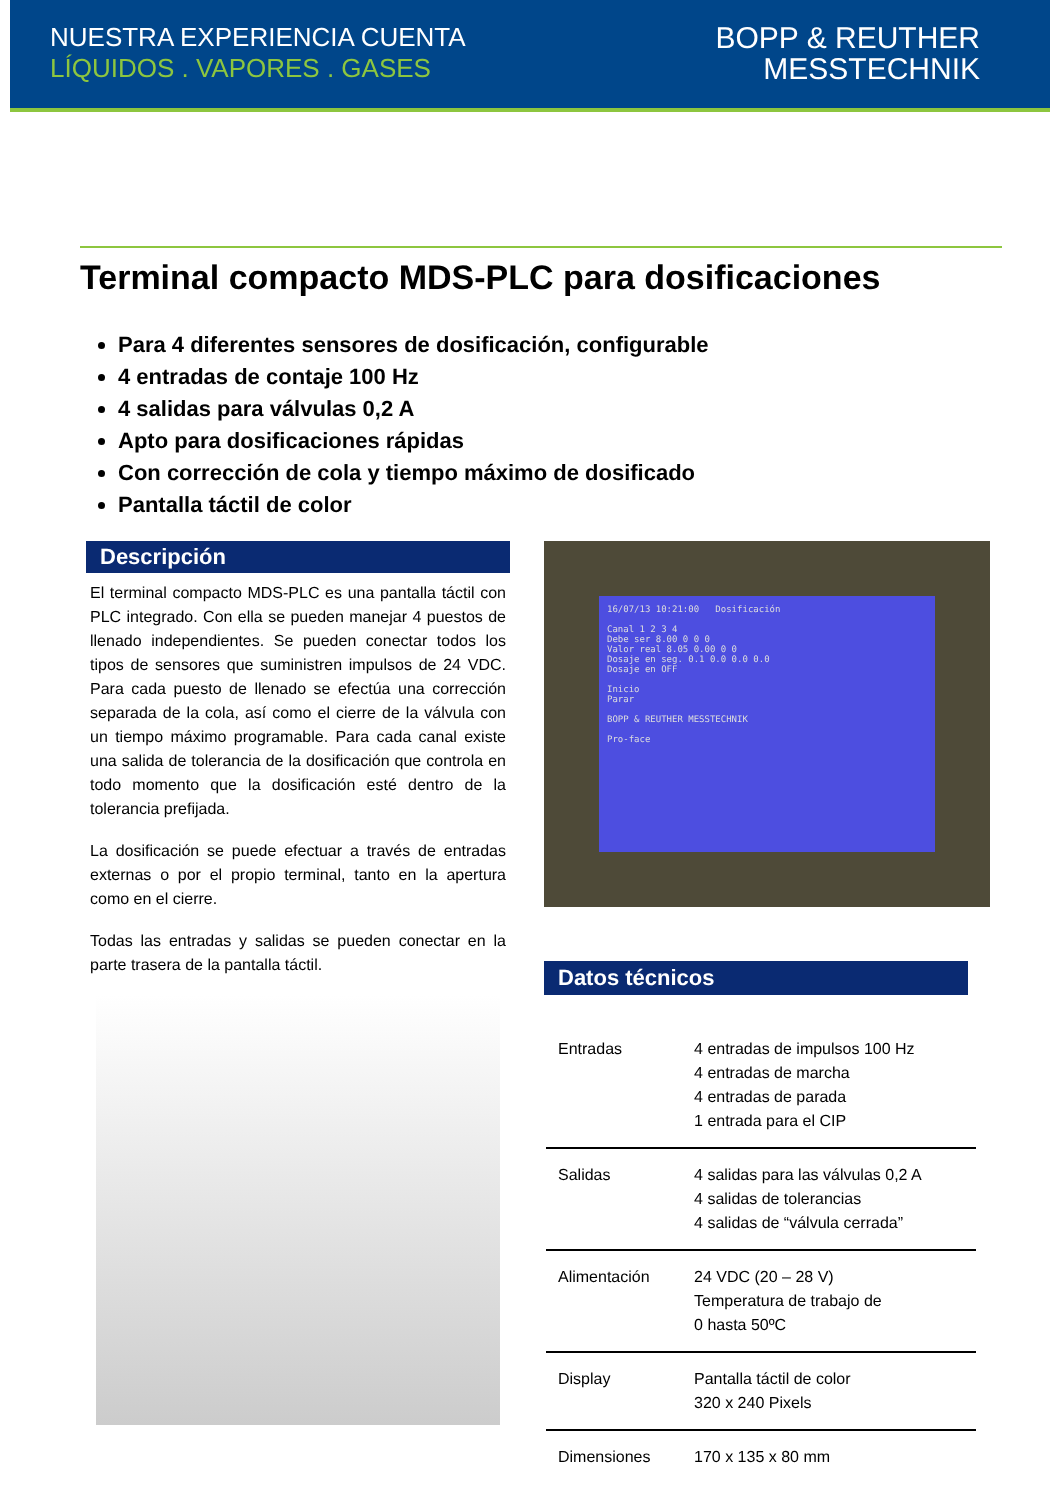NUESTRA EXPERIENCIA CUENTA
LÍQUIDOS . VAPORES . GASES
BOPP & REUTHER
MESSTECHNIK
Terminal compacto MDS-PLC para dosificaciones
Para 4 diferentes sensores de dosificación, configurable
4 entradas de contaje 100 Hz
4 salidas para válvulas 0,2 A
Apto para dosificaciones rápidas
Con corrección de cola y tiempo máximo de dosificado
Pantalla táctil de color
Descripción
El terminal compacto MDS-PLC es una pantalla táctil con PLC integrado. Con ella se pueden manejar 4 puestos de llenado independientes. Se pueden conectar todos los tipos de sensores que suministren impulsos de 24 VDC. Para cada puesto de llenado se efectúa una corrección separada de la cola, así como el cierre de la válvula con un tiempo máximo programable. Para cada canal existe una salida de tolerancia de la dosificación que controla en todo momento que la dosificación esté dentro de la tolerancia prefijada.
La dosificación se puede efectuar a través de entradas externas o por el propio terminal, tanto en la apertura como en el cierre.
Todas las entradas y salidas se pueden conectar en la parte trasera de la pantalla táctil.
16/07/13 10:21:00 Dosificación
Canal 1 2 3 4
Debe ser 8.00 0 0 0
Valor real 8.05 0.00 0 0
Dosaje en seg. 0.1 0.0 0.0 0.0
Dosaje en OFF
Inicio
Parar
BOPP & REUTHER MESSTECHNIK
Pro-face
Datos técnicos
| Entradas | 4 entradas de impulsos 100 Hz 4 entradas de marcha 4 entradas de parada 1 entrada para el CIP |
| Salidas | 4 salidas para las válvulas 0,2 A 4 salidas de tolerancias 4 salidas de “válvula cerrada” |
| Alimentación | 24 VDC (20 – 28 V) Temperatura de trabajo de 0 hasta 50ºC |
| Display | Pantalla táctil de color 320 x 240 Pixels |
| Dimensiones | 170 x 135 x 80 mm |